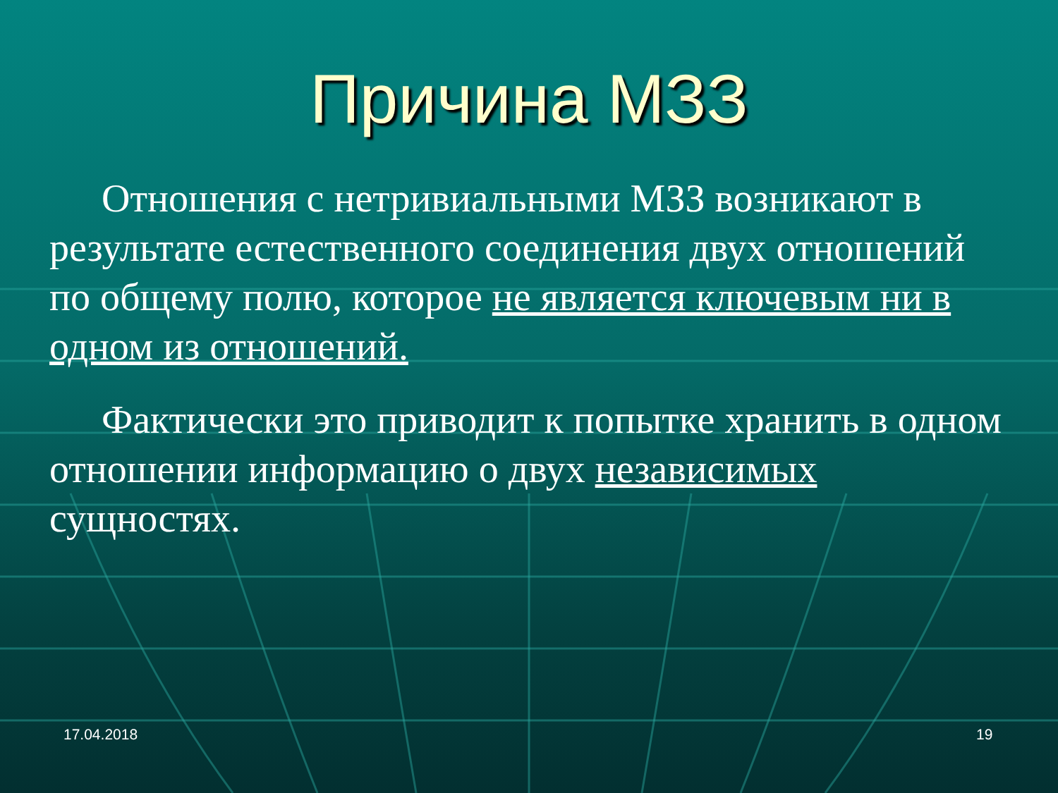Причина МЗЗ
Отношения с нетривиальными МЗЗ возникают в результате естественного соединения двух отношений по общему полю, которое не является ключевым ни в одном из отношений.
Фактически это приводит к попытке хранить в одном отношении информацию о двух независимых сущностях.
17.04.2018 19